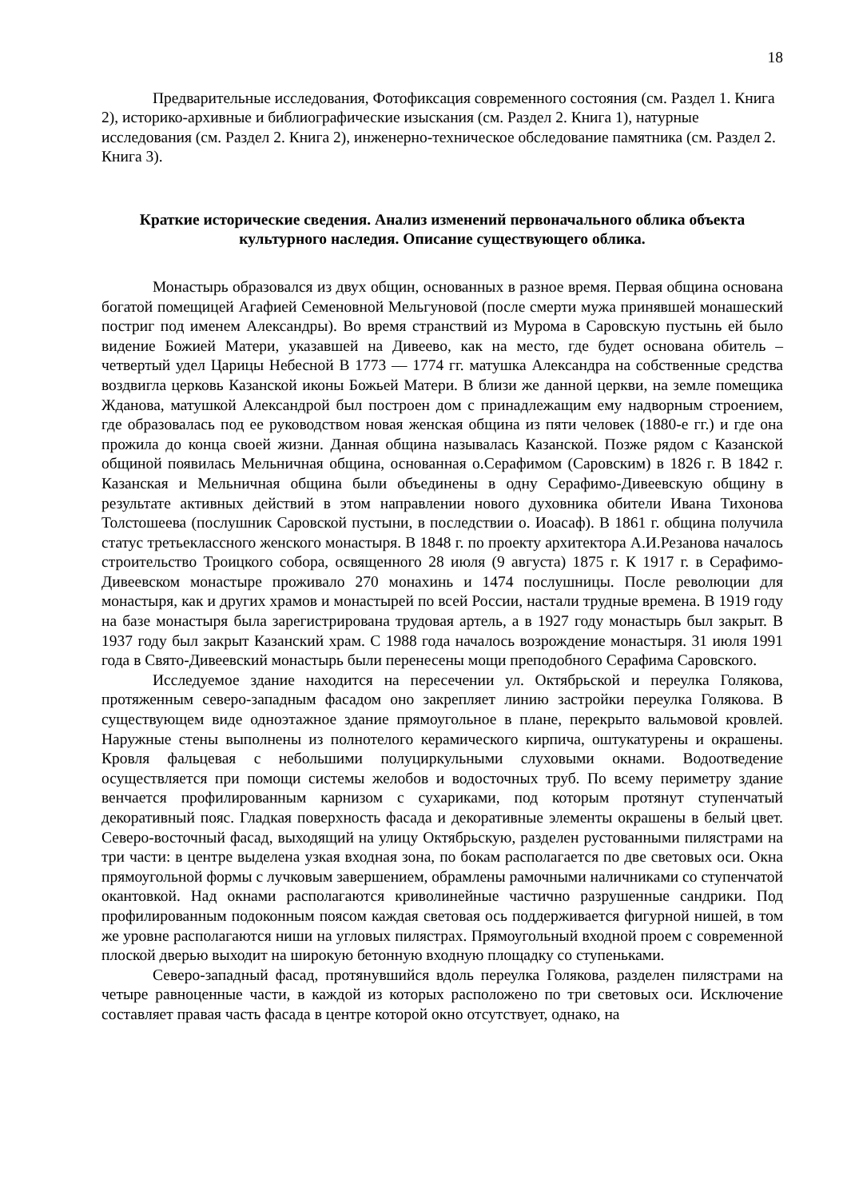18
Предварительные исследования, Фотофиксация современного состояния (см. Раздел 1. Книга 2), историко-архивные и библиографические изыскания (см. Раздел 2. Книга 1), натурные исследования (см. Раздел 2. Книга 2), инженерно-техническое обследование памятника (см. Раздел 2. Книга 3).
Краткие исторические сведения. Анализ изменений первоначального облика объекта культурного наследия. Описание существующего облика.
Монастырь образовался из двух общин, основанных в разное время. Первая община основана богатой помещицей Агафией Семеновной Мельгуновой (после смерти мужа принявшей монашеский постриг под именем Александры). Во время странствий из Мурома в Саровскую пустынь ей было видение Божией Матери, указавшей на Дивеево, как на место, где будет основана обитель – четвертый удел Царицы Небесной В 1773 — 1774 гг. матушка Александра на собственные средства воздвигла церковь Казанской иконы Божьей Матери. В близи же данной церкви, на земле помещика Жданова, матушкой Александрой был построен дом с принадлежащим ему надворным строением, где образовалась под ее руководством новая женская община из пяти человек (1880-е гг.) и где она прожила до конца своей жизни. Данная община называлась Казанской. Позже рядом с Казанской общиной появилась Мельничная община, основанная о.Серафимом (Саровским) в 1826 г. В 1842 г. Казанская и Мельничная община были объединены в одну Серафимо-Дивеевскую общину в результате активных действий в этом направлении нового духовника обители Ивана Тихонова Толстошеева (послушник Саровской пустыни, в последствии о. Иоасаф). В 1861 г. община получила статус третьеклассного женского монастыря. В 1848 г. по проекту архитектора А.И.Резанова началось строительство Троицкого собора, освященного 28 июля (9 августа) 1875 г. К 1917 г. в Серафимо-Дивеевском монастыре проживало 270 монахинь и 1474 послушницы. После революции для монастыря, как и других храмов и монастырей по всей России, настали трудные времена. В 1919 году на базе монастыря была зарегистрирована трудовая артель, а в 1927 году монастырь был закрыт. В 1937 году был закрыт Казанский храм. С 1988 года началось возрождение монастыря. 31 июля 1991 года в Свято-Дивеевский монастырь были перенесены мощи преподобного Серафима Саровского.
Исследуемое здание находится на пересечении ул. Октябрьской и переулка Голякова, протяженным северо-западным фасадом оно закрепляет линию застройки переулка Голякова. В существующем виде одноэтажное здание прямоугольное в плане, перекрыто вальмовой кровлей. Наружные стены выполнены из полнотелого керамического кирпича, оштукатурены и окрашены. Кровля фальцевая с небольшими полуциркульными слуховыми окнами. Водоотведение осуществляется при помощи системы желобов и водосточных труб. По всему периметру здание венчается профилированным карнизом с сухариками, под которым протянут ступенчатый декоративный пояс. Гладкая поверхность фасада и декоративные элементы окрашены в белый цвет. Северо-восточный фасад, выходящий на улицу Октябрьскую, разделен рустованными пилястрами на три части: в центре выделена узкая входная зона, по бокам располагается по две световых оси. Окна прямоугольной формы с лучковым завершением, обрамлены рамочными наличниками со ступенчатой окантовкой. Над окнами располагаются криволинейные частично разрушенные сандрики. Под профилированным подоконным поясом каждая световая ось поддерживается фигурной нишей, в том же уровне располагаются ниши на угловых пилястрах. Прямоугольный входной проем с современной плоской дверью выходит на широкую бетонную входную площадку со ступеньками.
Северо-западный фасад, протянувшийся вдоль переулка Голякова, разделен пилястрами на четыре равноценные части, в каждой из которых расположено по три световых оси. Исключение составляет правая часть фасада в центре которой окно отсутствует, однако, на